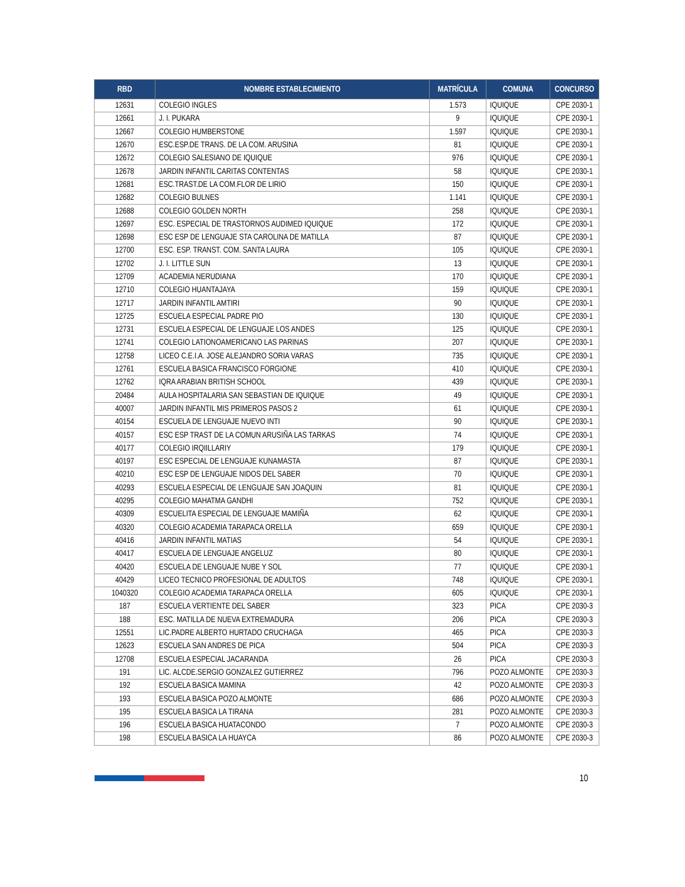| RBD | NOMBRE ESTABLECIMIENTO | MATRÍCULA | COMUNA | CONCURSO |
| --- | --- | --- | --- | --- |
| 12631 | COLEGIO INGLES | 1.573 | IQUIQUE | CPE 2030-1 |
| 12661 | J. I. PUKARA | 9 | IQUIQUE | CPE 2030-1 |
| 12667 | COLEGIO HUMBERSTONE | 1.597 | IQUIQUE | CPE 2030-1 |
| 12670 | ESC.ESP.DE TRANS. DE LA COM. ARUSINA | 81 | IQUIQUE | CPE 2030-1 |
| 12672 | COLEGIO SALESIANO DE IQUIQUE | 976 | IQUIQUE | CPE 2030-1 |
| 12678 | JARDIN INFANTIL CARITAS CONTENTAS | 58 | IQUIQUE | CPE 2030-1 |
| 12681 | ESC.TRAST.DE LA COM.FLOR DE LIRIO | 150 | IQUIQUE | CPE 2030-1 |
| 12682 | COLEGIO BULNES | 1.141 | IQUIQUE | CPE 2030-1 |
| 12688 | COLEGIO GOLDEN NORTH | 258 | IQUIQUE | CPE 2030-1 |
| 12697 | ESC. ESPECIAL DE TRASTORNOS AUDIMED IQUIQUE | 172 | IQUIQUE | CPE 2030-1 |
| 12698 | ESC ESP DE LENGUAJE STA CAROLINA DE MATILLA | 87 | IQUIQUE | CPE 2030-1 |
| 12700 | ESC. ESP. TRANST. COM. SANTA LAURA | 105 | IQUIQUE | CPE 2030-1 |
| 12702 | J. I. LITTLE SUN | 13 | IQUIQUE | CPE 2030-1 |
| 12709 | ACADEMIA NERUDIANA | 170 | IQUIQUE | CPE 2030-1 |
| 12710 | COLEGIO HUANTAJAYA | 159 | IQUIQUE | CPE 2030-1 |
| 12717 | JARDIN INFANTIL AMTIRI | 90 | IQUIQUE | CPE 2030-1 |
| 12725 | ESCUELA ESPECIAL PADRE PIO | 130 | IQUIQUE | CPE 2030-1 |
| 12731 | ESCUELA ESPECIAL DE LENGUAJE LOS ANDES | 125 | IQUIQUE | CPE 2030-1 |
| 12741 | COLEGIO LATIONOAMERICANO LAS PARINAS | 207 | IQUIQUE | CPE 2030-1 |
| 12758 | LICEO C.E.I.A. JOSE ALEJANDRO SORIA VARAS | 735 | IQUIQUE | CPE 2030-1 |
| 12761 | ESCUELA BASICA FRANCISCO FORGIONE | 410 | IQUIQUE | CPE 2030-1 |
| 12762 | IQRA ARABIAN BRITISH SCHOOL | 439 | IQUIQUE | CPE 2030-1 |
| 20484 | AULA HOSPITALARIA SAN SEBASTIAN DE IQUIQUE | 49 | IQUIQUE | CPE 2030-1 |
| 40007 | JARDIN INFANTIL MIS PRIMEROS PASOS 2 | 61 | IQUIQUE | CPE 2030-1 |
| 40154 | ESCUELA DE LENGUAJE NUEVO INTI | 90 | IQUIQUE | CPE 2030-1 |
| 40157 | ESC ESP TRAST DE LA COMUN ARUSIÑA LAS TARKAS | 74 | IQUIQUE | CPE 2030-1 |
| 40177 | COLEGIO IRQIILLARIY | 179 | IQUIQUE | CPE 2030-1 |
| 40197 | ESC ESPECIAL DE LENGUAJE KUNAMASTA | 87 | IQUIQUE | CPE 2030-1 |
| 40210 | ESC ESP DE LENGUAJE NIDOS DEL SABER | 70 | IQUIQUE | CPE 2030-1 |
| 40293 | ESCUELA ESPECIAL DE LENGUAJE SAN JOAQUIN | 81 | IQUIQUE | CPE 2030-1 |
| 40295 | COLEGIO MAHATMA GANDHI | 752 | IQUIQUE | CPE 2030-1 |
| 40309 | ESCUELITA ESPECIAL DE LENGUAJE MAMIÑA | 62 | IQUIQUE | CPE 2030-1 |
| 40320 | COLEGIO ACADEMIA TARAPACA ORELLA | 659 | IQUIQUE | CPE 2030-1 |
| 40416 | JARDIN INFANTIL MATIAS | 54 | IQUIQUE | CPE 2030-1 |
| 40417 | ESCUELA DE LENGUAJE ANGELUZ | 80 | IQUIQUE | CPE 2030-1 |
| 40420 | ESCUELA DE LENGUAJE NUBE Y SOL | 77 | IQUIQUE | CPE 2030-1 |
| 40429 | LICEO TECNICO PROFESIONAL DE ADULTOS | 748 | IQUIQUE | CPE 2030-1 |
| 1040320 | COLEGIO ACADEMIA TARAPACA ORELLA | 605 | IQUIQUE | CPE 2030-1 |
| 187 | ESCUELA VERTIENTE DEL SABER | 323 | PICA | CPE 2030-3 |
| 188 | ESC. MATILLA DE NUEVA EXTREMADURA | 206 | PICA | CPE 2030-3 |
| 12551 | LIC.PADRE ALBERTO HURTADO CRUCHAGA | 465 | PICA | CPE 2030-3 |
| 12623 | ESCUELA SAN ANDRES DE PICA | 504 | PICA | CPE 2030-3 |
| 12708 | ESCUELA ESPECIAL JACARANDA | 26 | PICA | CPE 2030-3 |
| 191 | LIC. ALCDE.SERGIO GONZALEZ GUTIERREZ | 796 | POZO ALMONTE | CPE 2030-3 |
| 192 | ESCUELA BASICA MAMINA | 42 | POZO ALMONTE | CPE 2030-3 |
| 193 | ESCUELA BASICA POZO ALMONTE | 686 | POZO ALMONTE | CPE 2030-3 |
| 195 | ESCUELA BASICA LA TIRANA | 281 | POZO ALMONTE | CPE 2030-3 |
| 196 | ESCUELA BASICA HUATACONDO | 7 | POZO ALMONTE | CPE 2030-3 |
| 198 | ESCUELA BASICA LA HUAYCA | 86 | POZO ALMONTE | CPE 2030-3 |
10